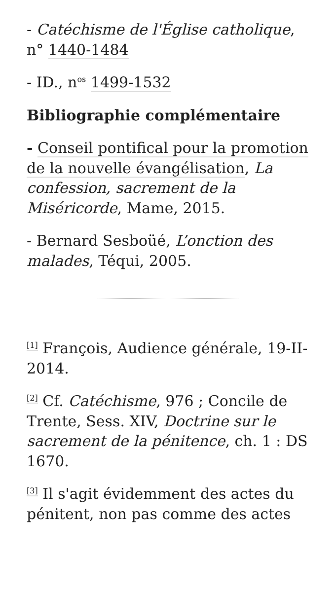- Catéchisme de l'Église catholique, n° 1440-1484
- ID., n<sup>os</sup> 1499-1532
Bibliographie complémentaire
- Conseil pontifical pour la promotion de la nouvelle évangélisation, La confession, sacrement de la Miséricorde, Mame, 2015.
- Bernard Sesboüé, L’onction des malades, Téqui, 2005.
<sup>[1]</sup> François, Audience générale, 19-II-2014.
<sup>[2]</sup> Cf. Catéchisme, 976 ; Concile de Trente, Sess. XIV, Doctrine sur le sacrement de la pénitence, ch. 1 : DS 1670.
<sup>[3]</sup> Il s'agit évidemment des actes du pénitent, non pas comme des actes